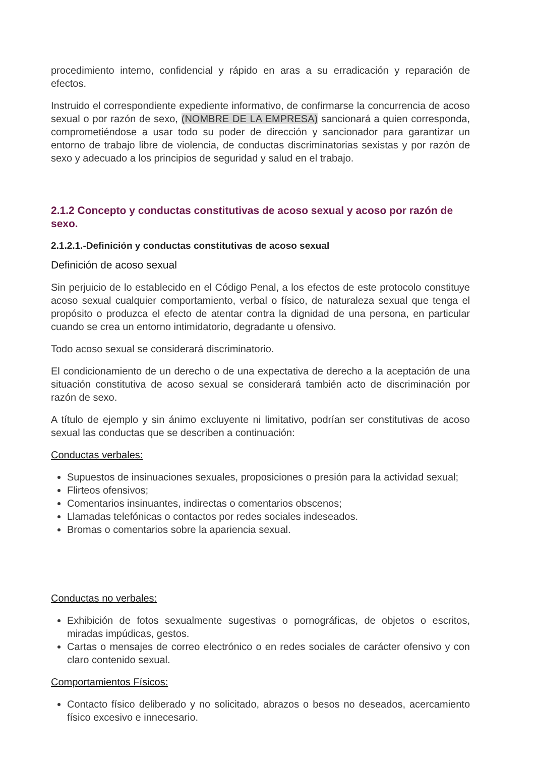procedimiento interno, confidencial y rápido en aras a su erradicación y reparación de efectos.
Instruido el correspondiente expediente informativo, de confirmarse la concurrencia de acoso sexual o por razón de sexo, (NOMBRE DE LA EMPRESA) sancionará a quien corresponda, comprometiéndose a usar todo su poder de dirección y sancionador para garantizar un entorno de trabajo libre de violencia, de conductas discriminatorias sexistas y por razón de sexo y adecuado a los principios de seguridad y salud en el trabajo.
2.1.2 Concepto y conductas constitutivas de acoso sexual y acoso por razón de sexo.
2.1.2.1.-Definición y conductas constitutivas de acoso sexual
Definición de acoso sexual
Sin perjuicio de lo establecido en el Código Penal, a los efectos de este protocolo constituye acoso sexual cualquier comportamiento, verbal o físico, de naturaleza sexual que tenga el propósito o produzca el efecto de atentar contra la dignidad de una persona, en particular cuando se crea un entorno intimidatorio, degradante u ofensivo.
Todo acoso sexual se considerará discriminatorio.
El condicionamiento de un derecho o de una expectativa de derecho a la aceptación de una situación constitutiva de acoso sexual se considerará también acto de discriminación por razón de sexo.
A título de ejemplo y sin ánimo excluyente ni limitativo, podrían ser constitutivas de acoso sexual las conductas que se describen a continuación:
Conductas verbales:
Supuestos de insinuaciones sexuales, proposiciones o presión para la actividad sexual;
Flirteos ofensivos;
Comentarios insinuantes, indirectas o comentarios obscenos;
Llamadas telefónicas o contactos por redes sociales indeseados.
Bromas o comentarios sobre la apariencia sexual.
Conductas no verbales:
Exhibición de fotos sexualmente sugestivas o pornográficas, de objetos o escritos, miradas impúdicas, gestos.
Cartas o mensajes de correo electrónico o en redes sociales de carácter ofensivo y con claro contenido sexual.
Comportamientos Físicos:
Contacto físico deliberado y no solicitado, abrazos o besos no deseados, acercamiento físico excesivo e innecesario.